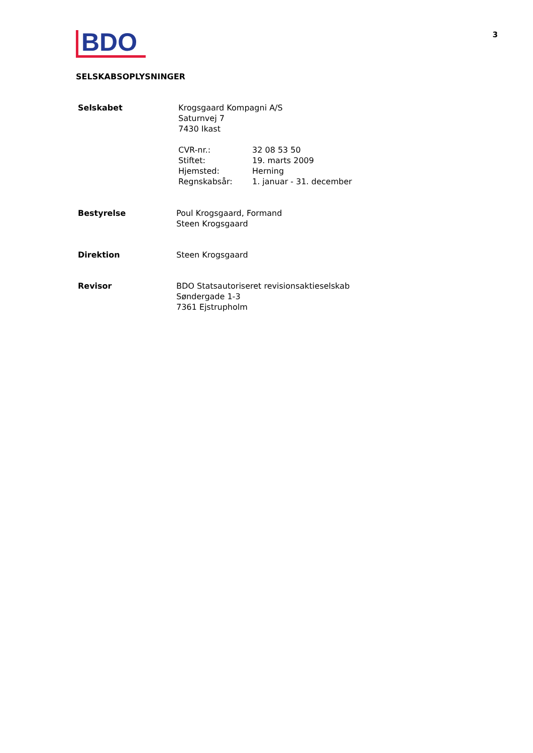BDO
3
SELSKABSOPLYSNINGER
Selskabet Krogsgaard Kompagni A/S
Saturnvej 7
7430 Ikast
CVR-nr.:
Stiftet:
Hjemsted:
Regnskabsår:
32 08 53 50
19. marts 2009
Herning
1. januar - 31. december
Bestyrelse Poul Krogsgaard, Formand
Steen Krogsgaard
Direktion Steen Krogsgaard
Revisor BDO Statsautoriseret revisionsaktieselskab
Søndergade 1-3
7361 Ejstrupholm